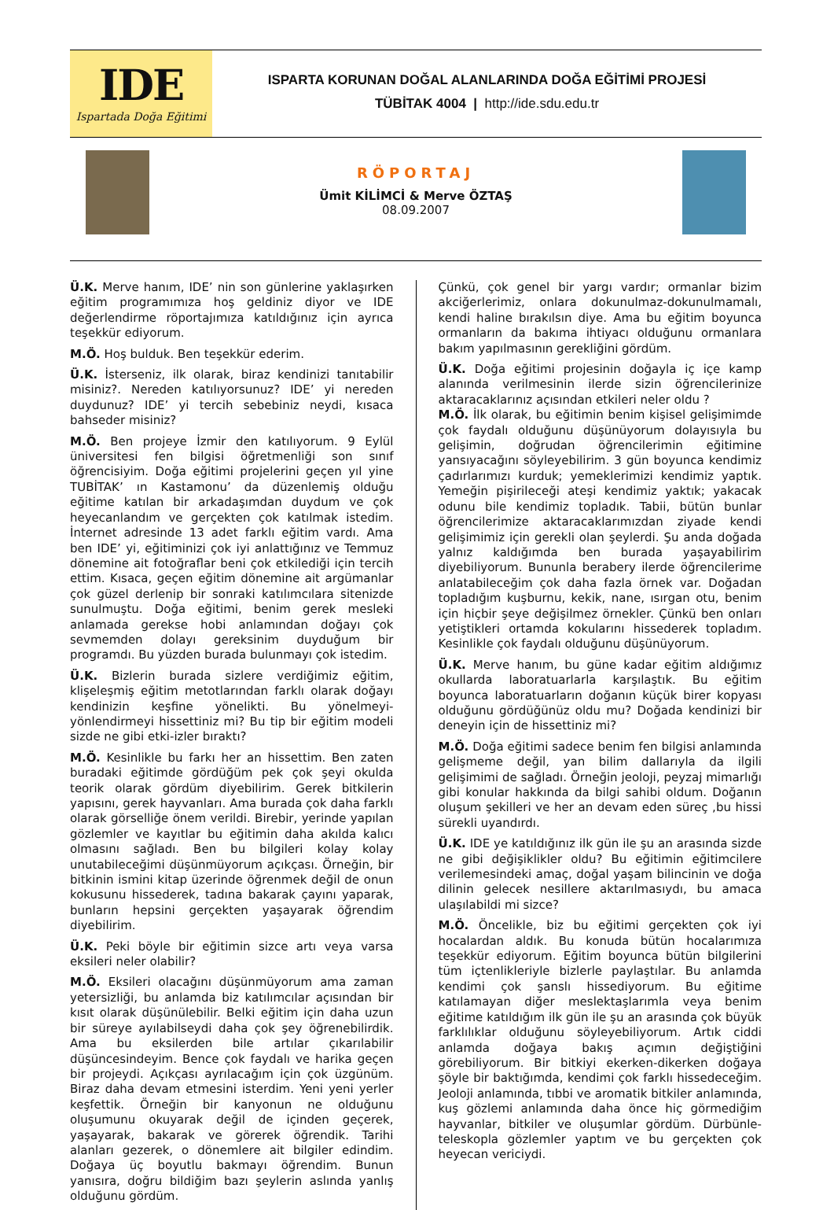IDE
Ispartada Doğa Eğitimi
ISPARTA KORUNAN DOĞAL ALANLARINDA DOĞA EĞİTİMİ PROJESİ
TÜBİTAK 4004 | http://ide.sdu.edu.tr
RÖPORTAJ
Ümit KİLİMCİ & Merve ÖZTAŞ
08.09.2007
Ü.K. Merve hanım, IDE’ nin son günlerine yaklaşırken eğitim programımıza hoş geldiniz diyor ve IDE değerlendirme röportajımıza katıldığınız için ayrıca teşekkür ediyorum.
M.Ö. Hoş bulduk. Ben teşekkür ederim.
Ü.K. İsterseniz, ilk olarak, biraz kendinizi tanıtabilir misiniz?. Nereden katılıyorsunuz? IDE’ yi nereden duydunuz? IDE’ yi tercih sebebiniz neydi, kısaca bahseder misiniz?
M.Ö. Ben projeye İzmir den katılıyorum. 9 Eylül üniversitesi fen bilgisi öğretmenliği son sınıf öğrencisiyim. Doğa eğitimi projelerini geçen yıl yine TUBİTAK’ ın Kastamonu’ da düzenlemiş olduğu eğitime katılan bir arkadaşımdan duydum ve çok heyecanlandım ve gerçekten çok katılmak istedim. İnternet adresinde 13 adet farklı eğitim vardı. Ama ben IDE’ yi, eğitiminizi çok iyi anlattığınız ve Temmuz dönemine ait fotoğraflar beni çok etkilediği için tercih ettim. Kısaca, geçen eğitim dönemine ait argümanlar çok güzel derlenip bir sonraki katılımcılara sitenizde sunulmuştu. Doğa eğitimi, benim gerek mesleki anlamada gerekse hobi anlamından doğayı çok sevmemden dolayı gereksinim duyduğum bir programdı. Bu yüzden burada bulunmayı çok istedim.
Ü.K. Bizlerin burada sizlere verdiğimiz eğitim, klişeleşmiş eğitim metotlarından farklı olarak doğayı kendinizin keşfine yönelikti. Bu yönelmeyi-yönlendirmeyi hissettiniz mi? Bu tip bir eğitim modeli sizde ne gibi etki-izler bıraktı?
M.Ö. Kesinlikle bu farkı her an hissettim. Ben zaten buradaki eğitimde gördüğüm pek çok şeyi okulda teorik olarak gördüm diyebilirim. Gerek bitkilerin yapısını, gerek hayvanları. Ama burada çok daha farklı olarak görselliğe önem verildi. Birebir, yerinde yapılan gözlemler ve kayıtlar bu eğitimin daha akılda kalıcı olmasını sağladı. Ben bu bilgileri kolay kolay unutabileceğimi düşünmüyorum açıkçası. Örneğin, bir bitkinin ismini kitap üzerinde öğrenmek değil de onun kokusunu hissederek, tadına bakarak çayını yaparak, bunların hepsini gerçekten yaşayarak öğrendim diyebilirim.
Ü.K. Peki böyle bir eğitimin sizce artı veya varsa eksileri neler olabilir?
M.Ö. Eksileri olacağını düşünmüyorum ama zaman yetersizliği, bu anlamda biz katılımcılar açısından bir kısıt olarak düşünülebilir. Belki eğitim için daha uzun bir süreye ayılabilseydi daha çok şey öğrenebilirdik. Ama bu eksilerden bile artılar çıkarılabilir düşüncesindeyim. Bence çok faydalı ve harika geçen bir projeydi. Açıkçası ayrılacağım için çok üzgünüm. Biraz daha devam etmesini isterdim. Yeni yeni yerler keşfettik. Örneğin bir kanyonun ne olduğunu oluşumunu okuyarak değil de içinden geçerek, yaşayarak, bakarak ve görerek öğrendik. Tarihi alanları gezerek, o dönemlere ait bilgiler edindim. Doğaya üç boyutlu bakmayı öğrendim. Bunun yanısıra, doğru bildiğim bazı şeylerin aslında yanlış olduğunu gördüm.
Çünkü, çok genel bir yargı vardır; ormanlar bizim akciğerlerimiz, onlara dokunulmaz-dokunulmamalı, kendi haline bırakılsın diye. Ama bu eğitim boyunca ormanların da bakıma ihtiyacı olduğunu ormanlara bakım yapılmasının gerekliğini gördüm.
Ü.K. Doğa eğitimi projesinin doğayla iç içe kamp alanında verilmesinin ilerde sizin öğrencilerinize aktaracaklarınız açısından etkileri neler oldu ?
M.Ö. İlk olarak, bu eğitimin benim kişisel gelişimimde çok faydalı olduğunu düşünüyorum dolayısıyla bu gelişimin, doğrudan öğrencilerimin eğitimine yansıyacağını söyleyebilirim. 3 gün boyunca kendimiz çadırlarımızı kurduk; yemeklerimizi kendimiz yaptık. Yemeğin pişirileceği ateşi kendimiz yaktık; yakacak odunu bile kendimiz topladık. Tabii, bütün bunlar öğrencilerimize aktaracaklarımızdan ziyade kendi gelişimimiz için gerekli olan şeylerdi. Şu anda doğada yalnız kaldığımda ben burada yaşayabilirim diyebiliyorum. Bununla berabery ilerde öğrencilerime anlatabileceğim çok daha fazla örnek var. Doğadan topladığım kuşburnu, kekik, nane, ısırgan otu, benim için hiçbir şeye değişilmez örnekler. Çünkü ben onları yetiştikleri ortamda kokularını hissederek topladım. Kesinlikle çok faydalı olduğunu düşünüyorum.
Ü.K. Merve hanım, bu güne kadar eğitim aldığımız okullarda laboratuarlarla karşılaştık. Bu eğitim boyunca laboratuarların doğanın küçük birer kopyası olduğunu gördüğünüz oldu mu? Doğada kendinizi bir deneyin için de hissettiniz mi?
M.Ö. Doğa eğitimi sadece benim fen bilgisi anlamında gelişmeme değil, yan bilim dallarıyla da ilgili gelişimimi de sağladı. Örneğin jeoloji, peyzaj mimarlığı gibi konular hakkında da bilgi sahibi oldum. Doğanın oluşum şekilleri ve her an devam eden süreç ,bu hissi sürekli uyandırdı.
Ü.K. IDE ye katıldığınız ilk gün ile şu an arasında sizde ne gibi değişiklikler oldu? Bu eğitimin eğitimcilere verilemesindeki amaç, doğal yaşam bilincinin ve doğa dilinin gelecek nesillere aktarılmasıydı, bu amaca ulaşılabildi mi sizce?
M.Ö. Öncelikle, biz bu eğitimi gerçekten çok iyi hocalardan aldık. Bu konuda bütün hocalarımıza teşekkür ediyorum. Eğitim boyunca bütün bilgilerini tüm içtenlikleriyle bizlerle paylaştılar. Bu anlamda kendimi çok şanslı hissediyorum. Bu eğitime katılamayan diğer meslektaşlarımla veya benim eğitime katıldığım ilk gün ile şu an arasında çok büyük farklılıklar olduğunu söyleyebiliyorum. Artık ciddi anlamda doğaya bakış açımın değiştiğini görebiliyorum. Bir bitkiyi ekerken-dikerken doğaya şöyle bir baktığımda, kendimi çok farklı hissedeceğim. Jeoloji anlamında, tıbbi ve aromatik bitkiler anlamında, kuş gözlemi anlamında daha önce hiç görmediğim hayvanlar, bitkiler ve oluşumlar gördüm. Dürbünle-teleskopla gözlemler yaptım ve bu gerçekten çok heyecan vericiydi.